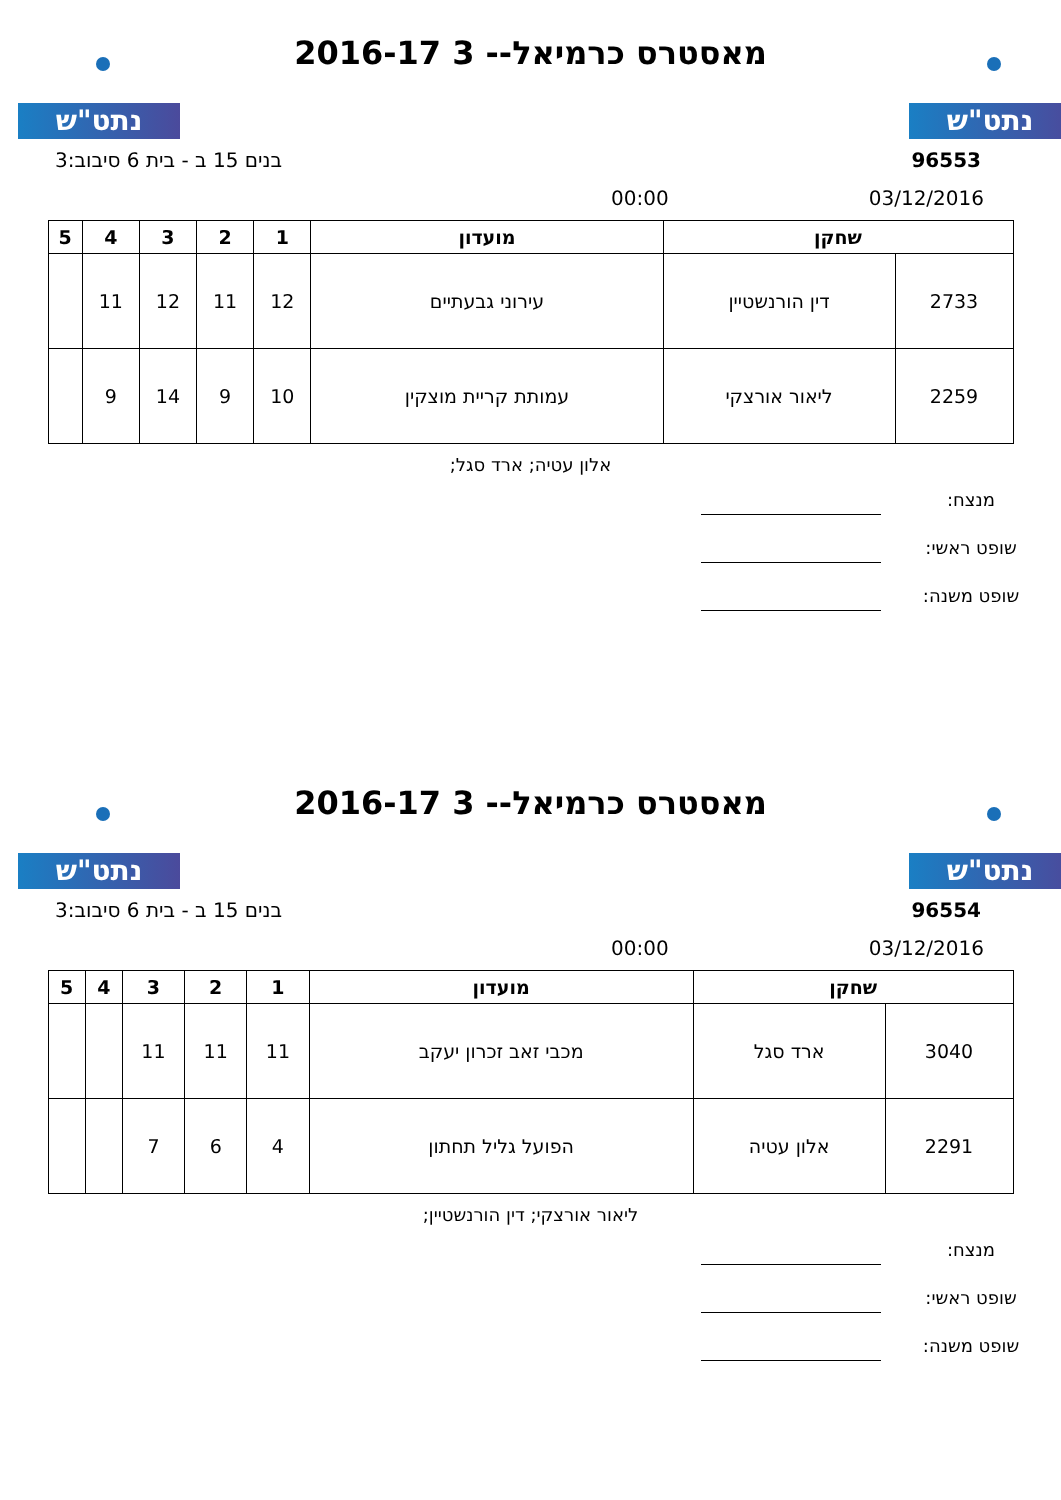נתט"ש נתט"ש
מאסטרס כרמיאל-- 3 2016-17
בנים 15 ב - בית 6 סיבוב:3 96553
00:00 03/12/2016
| שחקן | | מועדון | 1 | 2 | 3 | 4 | 5 |
| --- | --- | --- | --- | --- | --- | --- | --- |
| 2733 | דין הורנשטיין | עירוני גבעתיים | 12 | 11 | 12 | 11 | |
| 2259 | ליאור אורצקי | עמותת קריית מוצקין | 10 | 9 | 14 | 9 | |
אלון עטיה; ארד סגל;
מנצח:
שופט ראשי:
שופט משנה:
נתט"ש נתט"ש
מאסטרס כרמיאל-- 3 2016-17
בנים 15 ב - בית 6 סיבוב:3 96554
00:00 03/12/2016
| שחקן | | מועדון | 1 | 2 | 3 | 4 | 5 |
| --- | --- | --- | --- | --- | --- | --- | --- |
| 3040 | ארד סגל | מכבי זאב זכרון יעקב | 11 | 11 | 11 | | |
| 2291 | אלון עטיה | הפועל גליל תחתון | 4 | 6 | 7 | | |
ליאור אורצקי; דין הורנשטיין;
מנצח:
שופט ראשי:
שופט משנה: